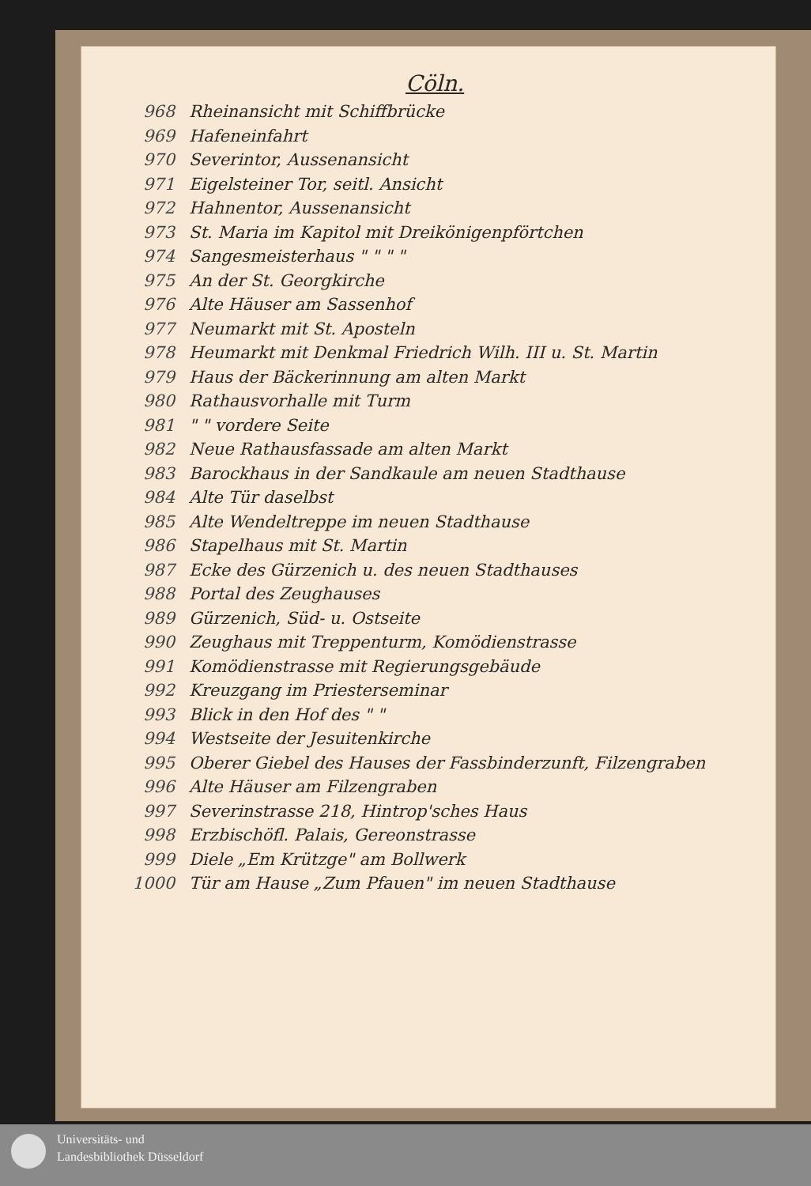Cöln.
| 968 | Rheinansicht mit Schiffbrücke |
| 969 | Hafeneinfahrt |
| 970 | Severintor, Aussenansicht |
| 971 | Eigelsteiner Tor, seitl. Ansicht |
| 972 | Hahnentor, Aussenansicht |
| 973 | St. Maria im Kapitol mit Dreikönigenpförtchen |
| 974 | Sangesmeisterhaus " " " " |
| 975 | An der St. Georgkirche |
| 976 | Alte Häuser am Sassenhof |
| 977 | Neumarkt mit St. Aposteln |
| 978 | Heumarkt mit Denkmal Friedrich Wilh. III u. St. Martin |
| 979 | Haus der Bäckerinnung am alten Markt |
| 980 | Rathausvorhalle mit Turm |
| 981 | " " vordere Seite |
| 982 | Neue Rathausfassade am alten Markt |
| 983 | Barockhaus in der Sandkaule am neuen Stadthause |
| 984 | Alte Tür daselbst |
| 985 | Alte Wendeltreppe im neuen Stadthause |
| 986 | Stapelhaus mit St. Martin |
| 987 | Ecke des Gürzenich u. des neuen Stadthauses |
| 988 | Portal des Zeughauses |
| 989 | Gürzenich, Süd- u. Ostseite |
| 990 | Zeughaus mit Treppenturm, Komödienstrasse |
| 991 | Komödienstrasse mit Regierungsgebäude |
| 992 | Kreuzgang im Priesterseminar |
| 993 | Blick in den Hof des " " |
| 994 | Westseite der Jesuitenkirche |
| 995 | Oberer Giebel des Hauses der Fassbinderzunft, Filzengraben |
| 996 | Alte Häuser am Filzengraben |
| 997 | Severinstrasse 218, Hintrop'sches Haus |
| 998 | Erzbischöfl. Palais, Gereonstrasse |
| 999 | Diele „Em Krützge" am Bollwerk |
| 1000 | Tür am Hause „Zum Pfauen" im neuen Stadthause |
Universitäts- und
Landesbibliothek Düsseldorf